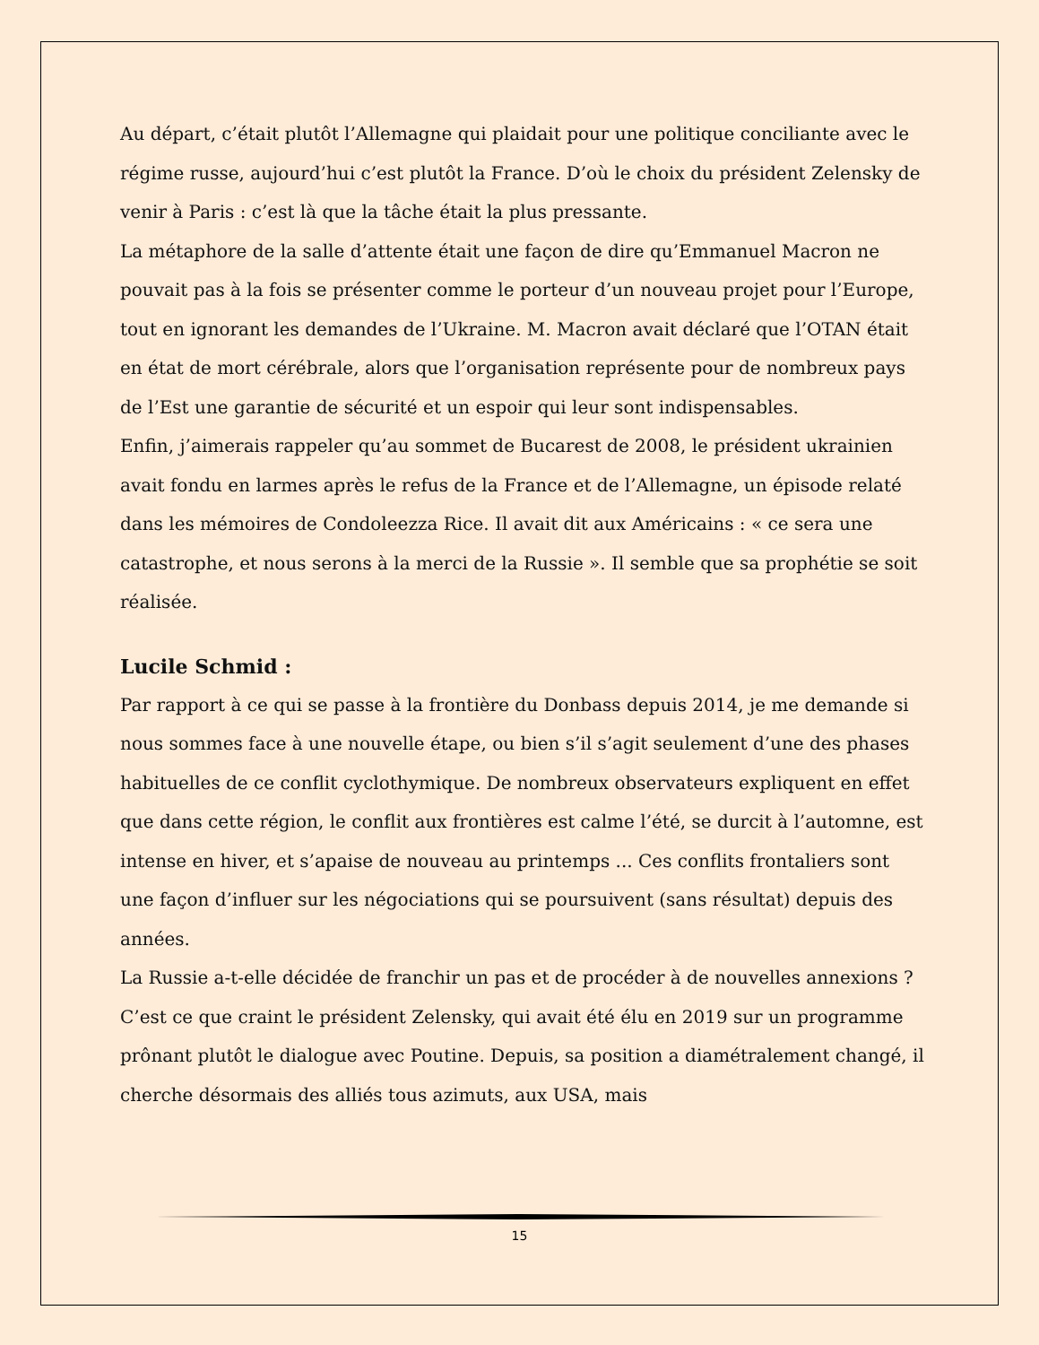Au départ, c’était plutôt l’Allemagne qui plaidait pour une politique conciliante avec le régime russe, aujourd’hui c’est plutôt la France. D’où le choix du président Zelensky de venir à Paris : c’est là que la tâche était la plus pressante.
La métaphore de la salle d’attente était une façon de dire qu’Emmanuel Macron ne pouvait pas à la fois se présenter comme le porteur d’un nouveau projet pour l’Europe, tout en ignorant les demandes de l’Ukraine. M. Macron avait déclaré que l’OTAN était en état de mort cérébrale, alors que l’organisation représente pour de nombreux pays de l’Est une garantie de sécurité et un espoir qui leur sont indispensables.
Enfin, j’aimerais rappeler qu’au sommet de Bucarest de 2008, le président ukrainien avait fondu en larmes après le refus de la France et de l’Allemagne, un épisode relaté dans les mémoires de Condoleezza Rice. Il avait dit aux Américains : « ce sera une catastrophe, et nous serons à la merci de la Russie ». Il semble que sa prophétie se soit réalisée.
Lucile Schmid :
Par rapport à ce qui se passe à la frontière du Donbass depuis 2014, je me demande si nous sommes face à une nouvelle étape, ou bien s’il s’agit seulement d’une des phases habituelles de ce conflit cyclothymique. De nombreux observateurs expliquent en effet que dans cette région, le conflit aux frontières est calme l’été, se durcit à l’automne, est intense en hiver, et s’apaise de nouveau au printemps ... Ces conflits frontaliers sont une façon d’influer sur les négociations qui se poursuivent (sans résultat) depuis des années.
La Russie a-t-elle décidée de franchir un pas et de procéder à de nouvelles annexions ? C’est ce que craint le président Zelensky, qui avait été élu en 2019 sur un programme prônant plutôt le dialogue avec Poutine. Depuis, sa position a diamétralement changé, il cherche désormais des alliés tous azimuts, aux USA, mais
15